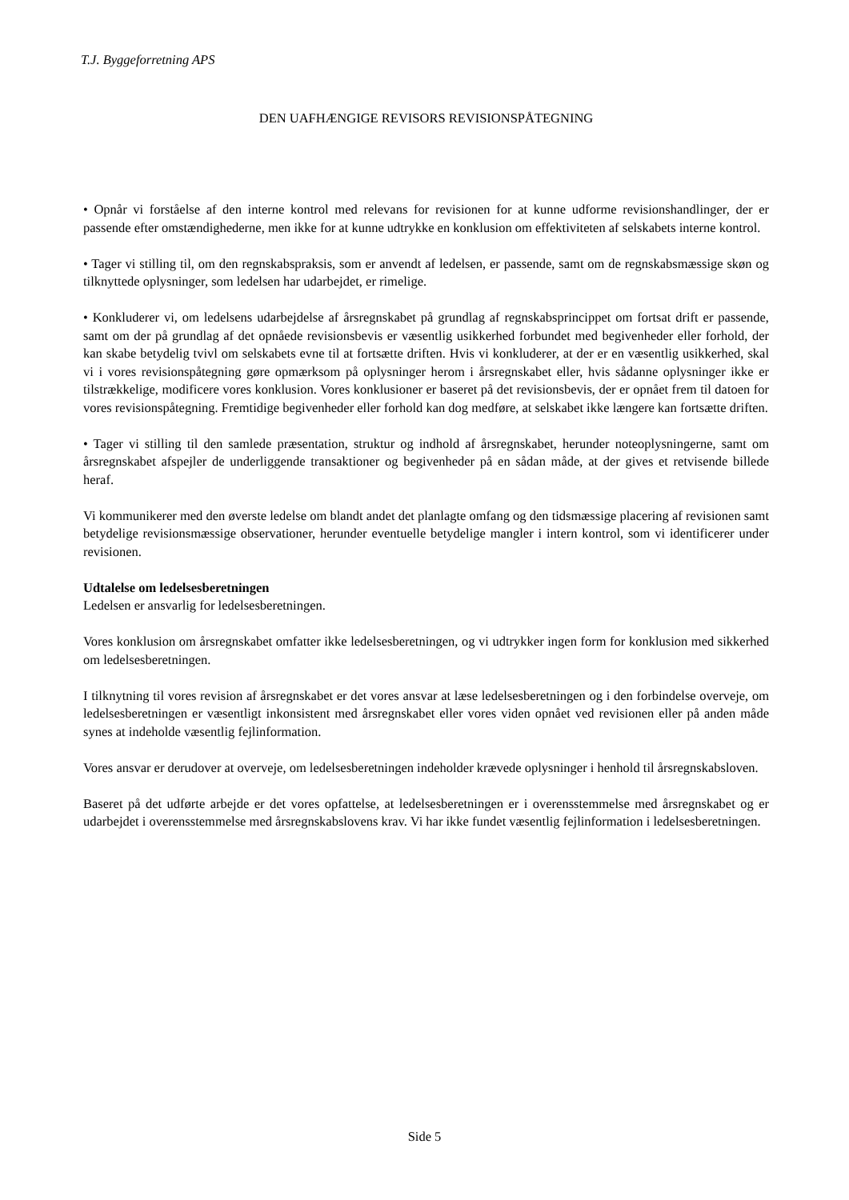T.J. Byggeforretning APS
DEN UAFHÆNGIGE REVISORS REVISIONSPÅTEGNING
• Opnår vi forståelse af den interne kontrol med relevans for revisionen for at kunne udforme revisionshandlinger, der er passende efter omstændighederne, men ikke for at kunne udtrykke en konklusion om effektiviteten af selskabets interne kontrol.
• Tager vi stilling til, om den regnskabspraksis, som er anvendt af ledelsen, er passende, samt om de regnskabsmæssige skøn og tilknyttede oplysninger, som ledelsen har udarbejdet, er rimelige.
• Konkluderer vi, om ledelsens udarbejdelse af årsregnskabet på grundlag af regnskabsprincippet om fortsat drift er passende, samt om der på grundlag af det opnåede revisionsbevis er væsentlig usikkerhed forbundet med begivenheder eller forhold, der kan skabe betydelig tvivl om selskabets evne til at fortsætte driften. Hvis vi konkluderer, at der er en væsentlig usikkerhed, skal vi i vores revisionspåtegning gøre opmærksom på oplysninger herom i årsregnskabet eller, hvis sådanne oplysninger ikke er tilstrækkelige, modificere vores konklusion. Vores konklusioner er baseret på det revisionsbevis, der er opnået frem til datoen for vores revisionspåtegning. Fremtidige begivenheder eller forhold kan dog medføre, at selskabet ikke længere kan fortsætte driften.
• Tager vi stilling til den samlede præsentation, struktur og indhold af årsregnskabet, herunder noteoplysningerne, samt om årsregnskabet afspejler de underliggende transaktioner og begivenheder på en sådan måde, at der gives et retvisende billede heraf.
Vi kommunikerer med den øverste ledelse om blandt andet det planlagte omfang og den tidsmæssige placering af revisionen samt betydelige revisionsmæssige observationer, herunder eventuelle betydelige mangler i intern kontrol, som vi identificerer under revisionen.
Udtalelse om ledelsesberetningen
Ledelsen er ansvarlig for ledelsesberetningen.
Vores konklusion om årsregnskabet omfatter ikke ledelsesberetningen, og vi udtrykker ingen form for konklusion med sikkerhed om ledelsesberetningen.
I tilknytning til vores revision af årsregnskabet er det vores ansvar at læse ledelsesberetningen og i den forbindelse overveje, om ledelsesberetningen er væsentligt inkonsistent med årsregnskabet eller vores viden opnået ved revisionen eller på anden måde synes at indeholde væsentlig fejlinformation.
Vores ansvar er derudover at overveje, om ledelsesberetningen indeholder krævede oplysninger i henhold til årsregnskabsloven.
Baseret på det udførte arbejde er det vores opfattelse, at ledelsesberetningen er i overensstemmelse med årsregnskabet og er udarbejdet i overensstemmelse med årsregnskabslovens krav. Vi har ikke fundet væsentlig fejlinformation i ledelsesberetningen.
Side 5